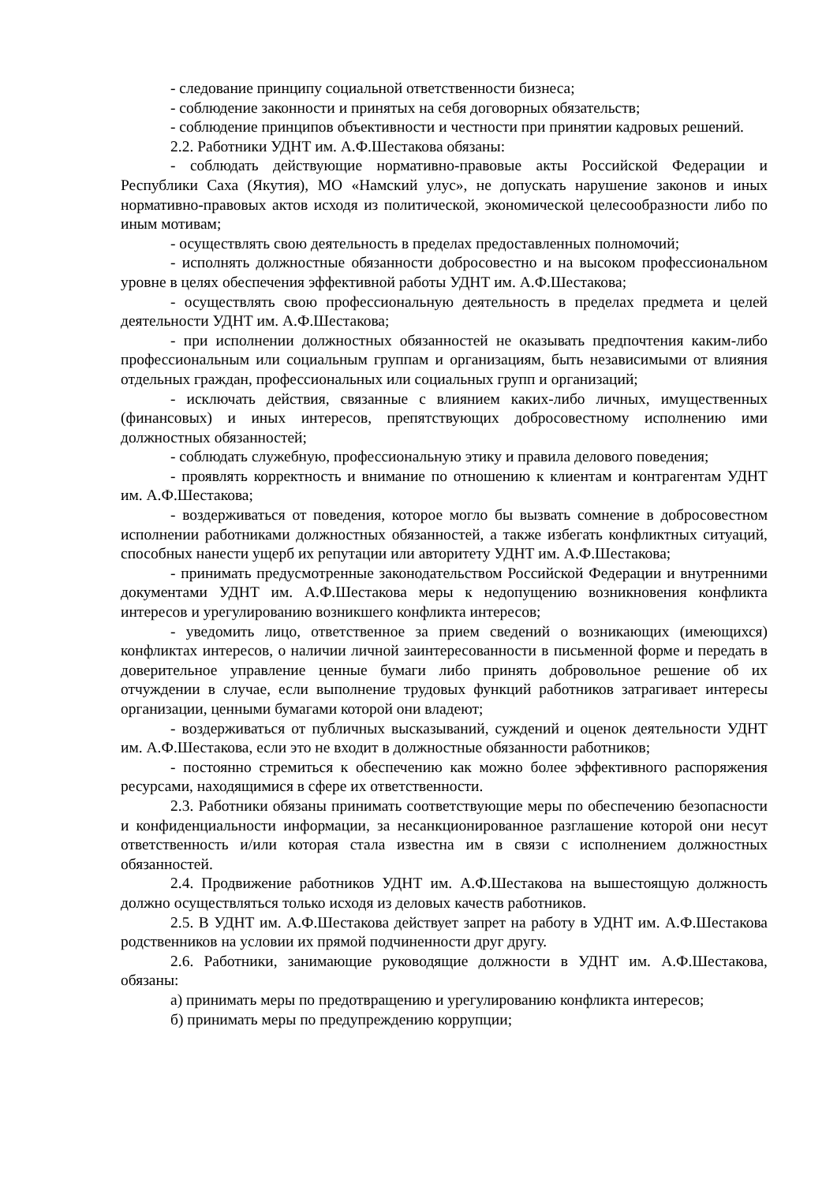- следование принципу социальной ответственности бизнеса;
- соблюдение законности и принятых на себя договорных обязательств;
- соблюдение принципов объективности и честности при принятии кадровых решений.
2.2. Работники УДНТ им. А.Ф.Шестакова обязаны:
- соблюдать действующие нормативно-правовые акты Российской Федерации и Республики Саха (Якутия), МО «Намский улус», не допускать нарушение законов и иных нормативно-правовых актов исходя из политической, экономической целесообразности либо по иным мотивам;
- осуществлять свою деятельность в пределах предоставленных полномочий;
- исполнять должностные обязанности добросовестно и на высоком профессиональном уровне в целях обеспечения эффективной работы УДНТ им. А.Ф.Шестакова;
- осуществлять свою профессиональную деятельность в пределах предмета и целей деятельности УДНТ им. А.Ф.Шестакова;
- при исполнении должностных обязанностей не оказывать предпочтения каким-либо профессиональным или социальным группам и организациям, быть независимыми от влияния отдельных граждан, профессиональных или социальных групп и организаций;
- исключать действия, связанные с влиянием каких-либо личных, имущественных (финансовых) и иных интересов, препятствующих добросовестному исполнению ими должностных обязанностей;
- соблюдать служебную, профессиональную этику и правила делового поведения;
- проявлять корректность и внимание по отношению к клиентам и контрагентам УДНТ им. А.Ф.Шестакова;
- воздерживаться от поведения, которое могло бы вызвать сомнение в добросовестном исполнении работниками должностных обязанностей, а также избегать конфликтных ситуаций, способных нанести ущерб их репутации или авторитету УДНТ им. А.Ф.Шестакова;
- принимать предусмотренные законодательством Российской Федерации и внутренними документами УДНТ им. А.Ф.Шестакова меры к недопущению возникновения конфликта интересов и урегулированию возникшего конфликта интересов;
- уведомить лицо, ответственное за прием сведений о возникающих (имеющихся) конфликтах интересов, о наличии личной заинтересованности в письменной форме и передать в доверительное управление ценные бумаги либо принять добровольное решение об их отчуждении в случае, если выполнение трудовых функций работников затрагивает интересы организации, ценными бумагами которой они владеют;
- воздерживаться от публичных высказываний, суждений и оценок деятельности УДНТ им. А.Ф.Шестакова, если это не входит в должностные обязанности работников;
- постоянно стремиться к обеспечению как можно более эффективного распоряжения ресурсами, находящимися в сфере их ответственности.
2.3. Работники обязаны принимать соответствующие меры по обеспечению безопасности и конфиденциальности информации, за несанкционированное разглашение которой они несут ответственность и/или которая стала известна им в связи с исполнением должностных обязанностей.
2.4. Продвижение работников УДНТ им. А.Ф.Шестакова на вышестоящую должность должно осуществляться только исходя из деловых качеств работников.
2.5. В УДНТ им. А.Ф.Шестакова действует запрет на работу в УДНТ им. А.Ф.Шестакова родственников на условии их прямой подчиненности друг другу.
2.6. Работники, занимающие руководящие должности в УДНТ им. А.Ф.Шестакова, обязаны:
а) принимать меры по предотвращению и урегулированию конфликта интересов;
б) принимать меры по предупреждению коррупции;